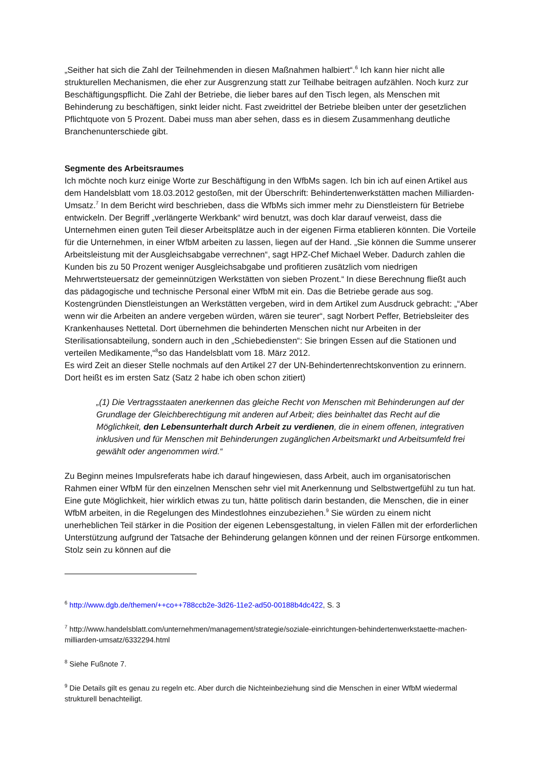„Seither hat sich die Zahl der Teilnehmenden in diesen Maßnahmen halbiert“.<sup>6</sup> Ich kann hier nicht alle strukturellen Mechanismen, die eher zur Ausgrenzung statt zur Teilhabe beitragen aufzählen. Noch kurz zur Beschäftigungspflicht. Die Zahl der Betriebe, die lieber bares auf den Tisch legen, als Menschen mit Behinderung zu beschäftigen, sinkt leider nicht. Fast zweidrittel der Betriebe bleiben unter der gesetzlichen Pflichtquote von 5 Prozent. Dabei muss man aber sehen, dass es in diesem Zusammenhang deutliche Branchenunterschiede gibt.
Segmente des Arbeitsraumes
Ich möchte noch kurz einige Worte zur Beschäftigung in den WfbMs sagen. Ich bin ich auf einen Artikel aus dem Handelsblatt vom 18.03.2012 gestoßen, mit der Überschrift: Behindertenwerkstätten machen Milliarden-Umsatz.<sup>7</sup> In dem Bericht wird beschrieben, dass die WfbMs sich immer mehr zu Dienstleistern für Betriebe entwickeln. Der Begriff „verlängerte Werkbank“ wird benutzt, was doch klar darauf verweist, dass die Unternehmen einen guten Teil dieser Arbeitsplätze auch in der eigenen Firma etablieren könnten. Die Vorteile für die Unternehmen, in einer WfbM arbeiten zu lassen, liegen auf der Hand. „Sie können die Summe unserer Arbeitsleistung mit der Ausgleichsabgabe verrechnen“, sagt HPZ-Chef Michael Weber. Dadurch zahlen die Kunden bis zu 50 Prozent weniger Ausgleichsabgabe und profitieren zusätzlich vom niedrigen Mehrwertsteuersatz der gemeinnützigen Werkstätten von sieben Prozent.“ In diese Berechnung fließt auch das pädagogische und technische Personal einer WfbM mit ein. Das die Betriebe gerade aus sog. Kostengründen Dienstleistungen an Werkstätten vergeben, wird in dem Artikel zum Ausdruck gebracht: „“Aber wenn wir die Arbeiten an andere vergeben würden, wären sie teurer“, sagt Norbert Peffer, Betriebsleiter des Krankenhauses Nettetal. Dort übernehmen die behinderten Menschen nicht nur Arbeiten in der Sterilisationsabteilung, sondern auch in den „Schiebediensten“: Sie bringen Essen auf die Stationen und verteilen Medikamente,“<sup>8</sup>so das Handelsblatt vom 18. März 2012.
Es wird Zeit an dieser Stelle nochmals auf den Artikel 27 der UN-Behindertenrechtskonvention zu erinnern. Dort heißt es im ersten Satz (Satz 2 habe ich oben schon zitiert)
„(1) Die Vertragsstaaten anerkennen das gleiche Recht von Menschen mit Behinderungen auf der Grundlage der Gleichberechtigung mit anderen auf Arbeit; dies beinhaltet das Recht auf die Möglichkeit, den Lebensunterhalt durch Arbeit zu verdienen, die in einem offenen, integrativen inklusiven und für Menschen mit Behinderungen zugänglichen Arbeitsmarkt und Arbeitsumfeld frei gewählt oder angenommen wird.“
Zu Beginn meines Impulsreferats habe ich darauf hingewiesen, dass Arbeit, auch im organisatorischen Rahmen einer WfbM für den einzelnen Menschen sehr viel mit Anerkennung und Selbstwertgefühl zu tun hat. Eine gute Möglichkeit, hier wirklich etwas zu tun, hätte politisch darin bestanden, die Menschen, die in einer WfbM arbeiten, in die Regelungen des Mindestlohnes einzubeziehen.<sup>9</sup> Sie würden zu einem nicht unerheblichen Teil stärker in die Position der eigenen Lebensgestaltung, in vielen Fällen mit der erforderlichen Unterstützung aufgrund der Tatsache der Behinderung gelangen können und der reinen Fürsorge entkommen. Stolz sein zu können auf die
<sup>6</sup> http://www.dgb.de/themen/++co++788ccb2e-3d26-11e2-ad50-00188b4dc422, S. 3
<sup>7</sup> http://www.handelsblatt.com/unternehmen/management/strategie/soziale-einrichtungen-behindertenwerkstaette-machen-milliarden-umsatz/6332294.html
<sup>8</sup> Siehe Fußnote 7.
<sup>9</sup> Die Details gilt es genau zu regeln etc. Aber durch die Nichteinbeziehung sind die Menschen in einer WfbM wiedermal strukturell benachteiligt.